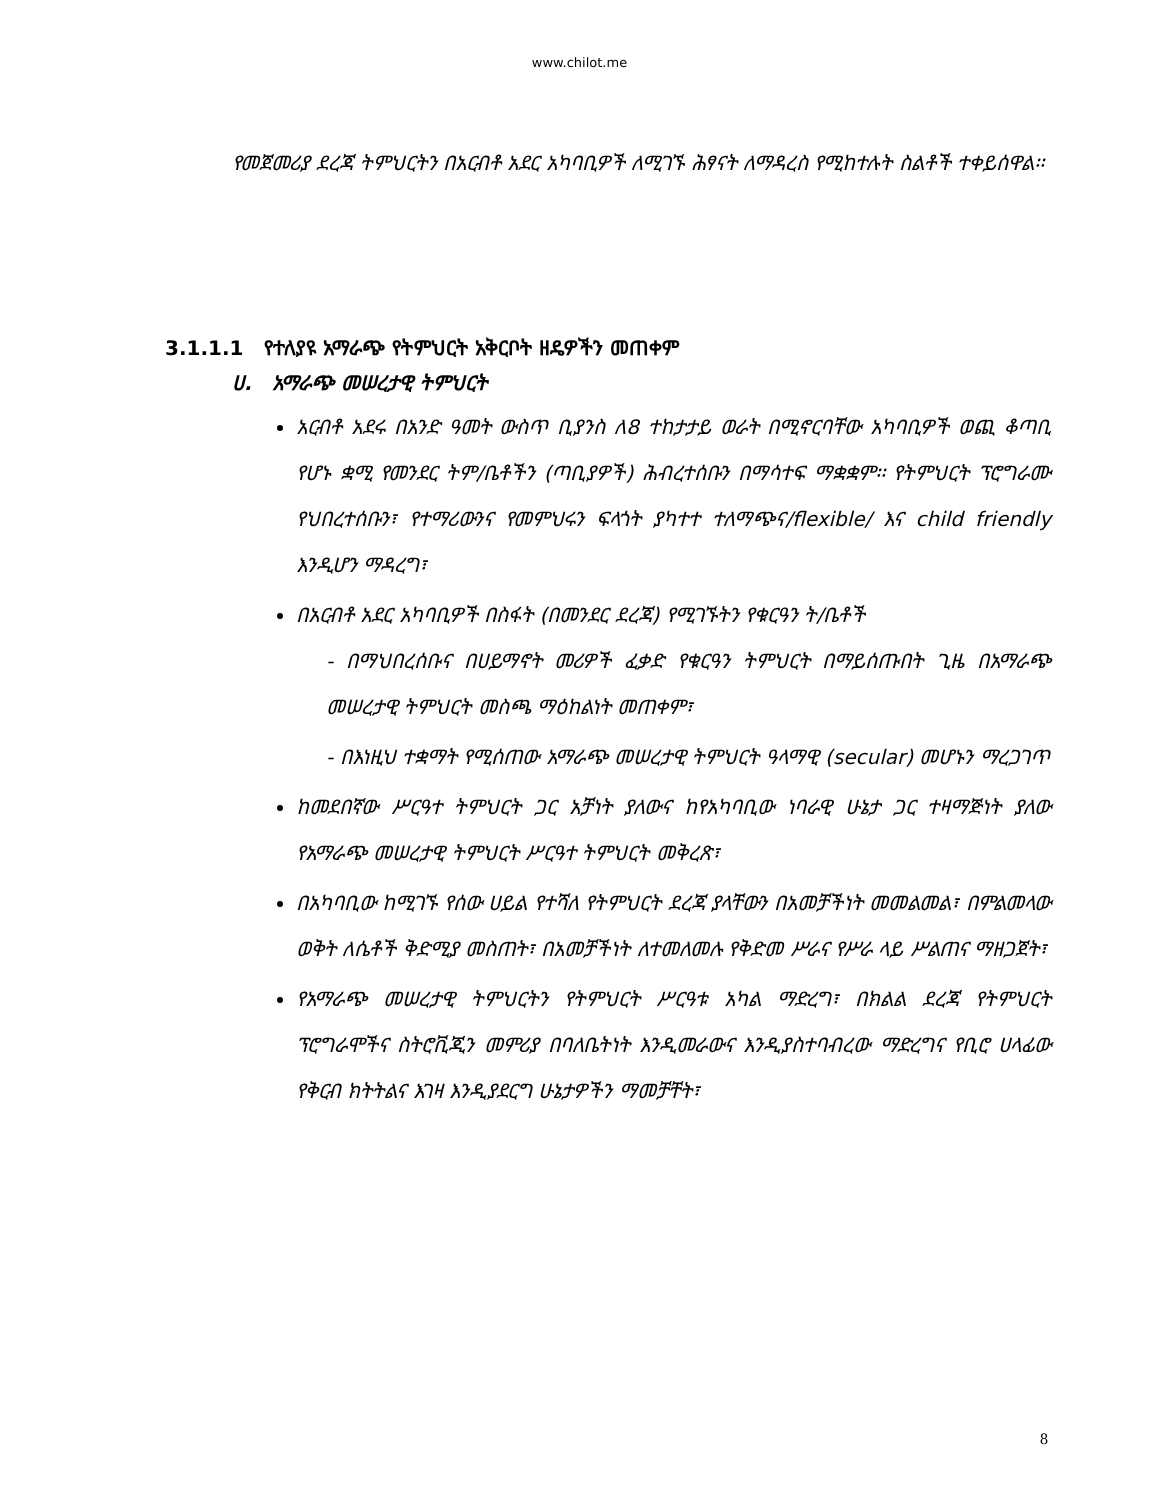www.chilot.me
የመጀመሪያ ደረጃ ትምህርትን በአርብቶ አደር አካባቢዎች ለሚገኙ ሕፃናት ለማዳረስ የሚከተሉት ስልቶች ተቀይሰዋል፡፡
3.1.1.1 የተለያዩ አማራጭ የትምህርት አቅርቦት ዘዴዎችን መጠቀም
ሀ. አማራጭ መሠረታዊ ትምህርት
አርብቶ አደሩ በአንድ ዓመት ውስጥ ቢያንስ ለ8 ተከታታይ ወራት በሚኖርባቸው አካባቢዎች ወጪ ቆጣቢ የሆኑ ቋሚ የመንደር ትም/ቤቶችን (ጣቢያዎች) ሕብረተሰቡን በማሳተፍ ማቋቋም፡፡ የትምህርት ፕሮግራሙ የህበረተሰቡን፣ የተማሪውንና የመምህሩን ፍላጎት ያካተተ ተለማጭና/flexible/ እና child friendly እንዲሆን ማዳረግ፣
በአርብቶ አደር አካባቢዎች በስፋት (በመንደር ደረጃ) የሚገኙትን የቁርዓን ት/ቤቶች
- በማህበረሰቡና በሀይማኖት መሪዎች ፈቃድ የቁርዓን ትምህርት በማይሰጡበት ጊዜ በአማራጭ መሠረታዊ ትምህርት መስጫ ማዕከልነት መጠቀም፣
- በእነዚህ ተቋማት የሚሰጠው አማራጭ መሠረታዊ ትምህርት ዓላማዊ (secular) መሆኑን ማረጋገጥ
ከመደበኛው ሥርዓተ ትምህርት ጋር አቻነት ያለውና ከየአካባቢው ነባራዊ ሁኔታ ጋር ተዛማጅነት ያለው የአማራጭ መሠረታዊ ትምህርት ሥርዓተ ትምህርት መቅረጽ፣
በአካባቢው ከሚገኙ የሰው ሀይል የተሻለ የትምህርት ደረጃ ያላቸውን በአመቻችነት መመልመል፣ በምልመላው ወቅት ለሴቶች ቅድሚያ መስጠት፣ በአመቻችነት ለተመለመሉ የቅድመ ሥራና የሥራ ላይ ሥልጠና ማዘጋጀት፣
የአማራጭ መሠረታዊ ትምህርትን የትምህርት ሥርዓቱ አካል ማድረግ፣ በክልል ደረጃ የትምህርት ፕሮግራሞችና ስትሮቪጂን መምሪያ በባለቤትነት እንዲመራውና እንዲያስተባብረው ማድረግና የቢሮ ሀላፊው የቅርብ ክትትልና እገዛ እንዲያደርግ ሁኔታዎችን ማመቻቸት፣
8